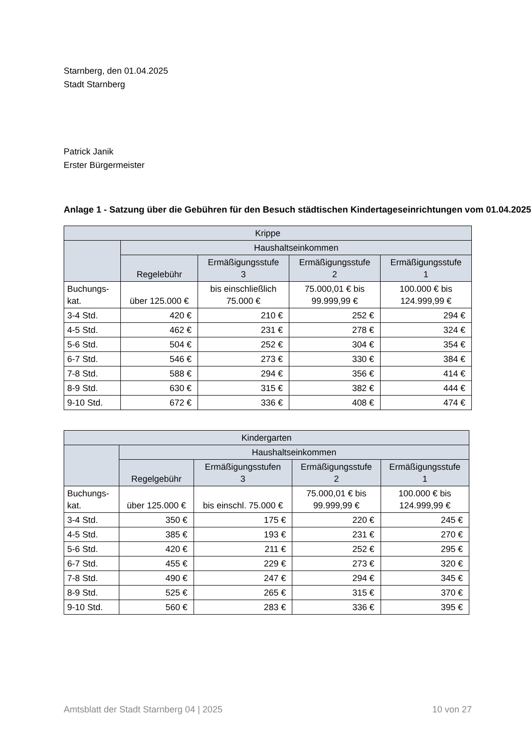Starnberg, den 01.04.2025
Stadt Starnberg
Patrick Janik
Erster Bürgermeister
Anlage 1 - Satzung über die Gebühren für den Besuch städtischen Kindertageseinrichtungen vom 01.04.2025
| Krippe | | | | |
| --- | --- | --- | --- | --- |
| | Haushaltseinkommen | | | |
| | Regelebühr | Ermäßigungsstufe 3 | Ermäßigungsstufe 2 | Ermäßigungsstufe 1 |
| Buchungs- kat. | über 125.000 € | bis einschließlich 75.000 € | 75.000,01 € bis 99.999,99 € | 100.000 € bis 124.999,99 € |
| 3-4 Std. | 420 € | 210 € | 252 € | 294 € |
| 4-5 Std. | 462 € | 231 € | 278 € | 324 € |
| 5-6 Std. | 504 € | 252 € | 304 € | 354 € |
| 6-7 Std. | 546 € | 273 € | 330 € | 384 € |
| 7-8 Std. | 588 € | 294 € | 356 € | 414 € |
| 8-9 Std. | 630 € | 315 € | 382 € | 444 € |
| 9-10 Std. | 672 € | 336 € | 408 € | 474 € |
| Kindergarten | | | | |
| --- | --- | --- | --- | --- |
| | Haushaltseinkommen | | | |
| | Regelgebühr | Ermäßigungsstufen 3 | Ermäßigungsstufe 2 | Ermäßigungsstufe 1 |
| Buchungs- kat. | über 125.000 € | bis einschl. 75.000 € | 75.000,01 € bis 99.999,99 € | 100.000 € bis 124.999,99 € |
| 3-4 Std. | 350 € | 175 € | 220 € | 245 € |
| 4-5 Std. | 385 € | 193 € | 231 € | 270 € |
| 5-6 Std. | 420 € | 211 € | 252 € | 295 € |
| 6-7 Std. | 455 € | 229 € | 273 € | 320 € |
| 7-8 Std. | 490 € | 247 € | 294 € | 345 € |
| 8-9 Std. | 525 € | 265 € | 315 € | 370 € |
| 9-10 Std. | 560 € | 283 € | 336 € | 395 € |
Amtsblatt der Stadt Starnberg 04 | 2025 10 von 27